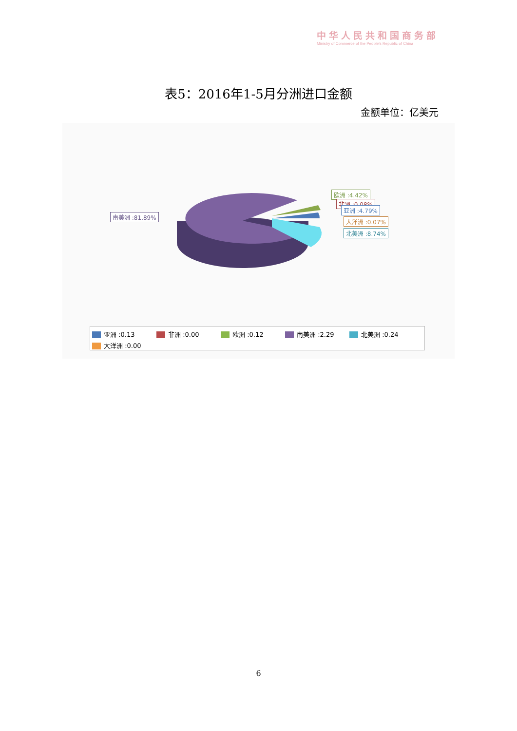中华人民共和国商务部
Ministry of Commerce of the People's Republic of China
表5：2016年1-5月分洲进口金额
金额单位：亿美元
南美洲 :81.89%
欧洲 :4.42%
非洲 :0.08%
亚洲 :4.79%
大洋洲 :0.07%
北美洲 :8.74%
亚洲 :0.13 非洲 :0.00 欧洲 :0.12 南美洲 :2.29 北美洲 :0.24
大洋洲 :0.00
6